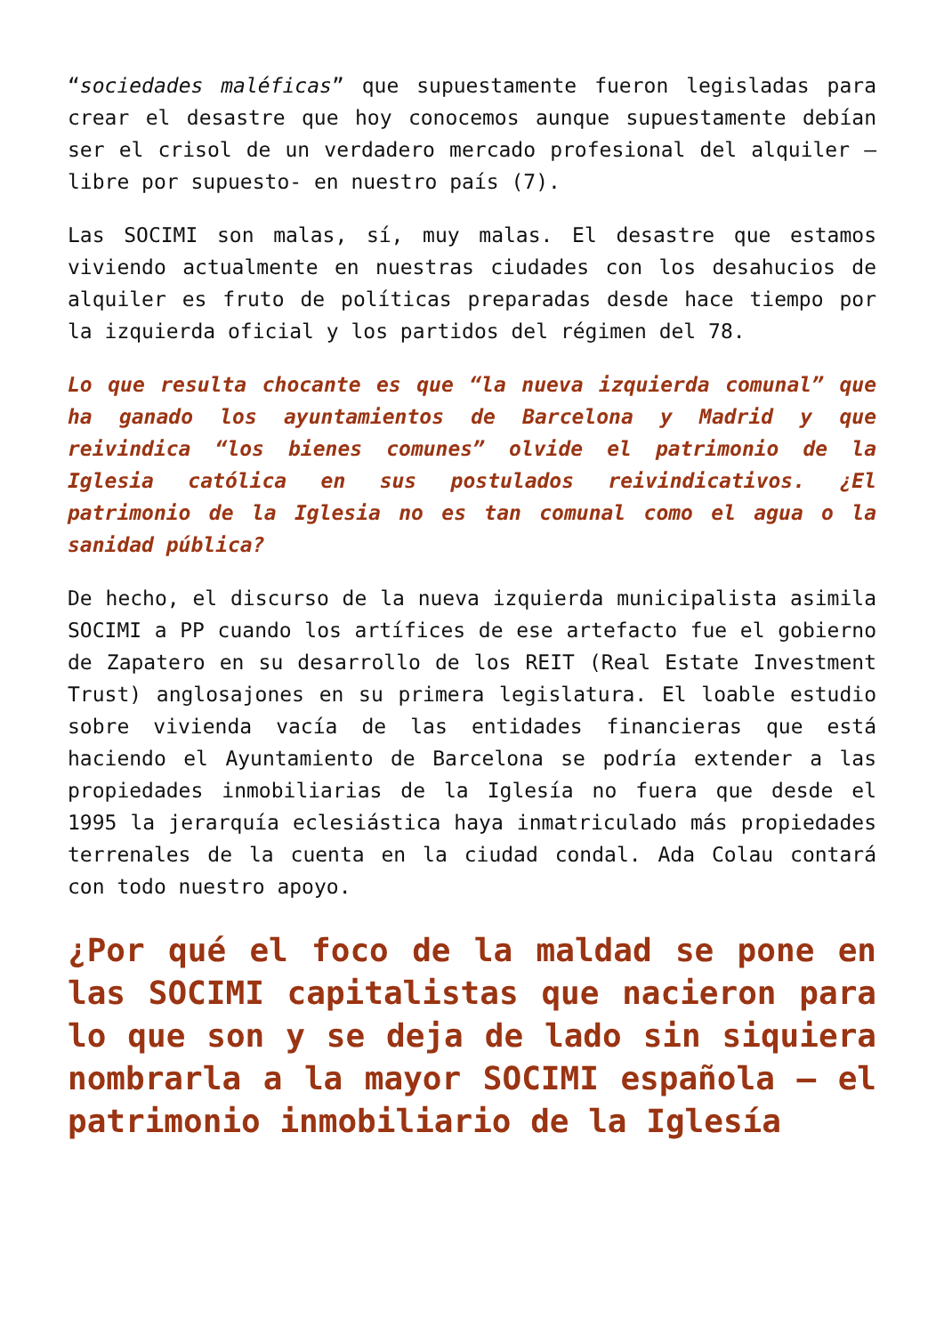“sociedades maléficas” que supuestamente fueron legisladas para crear el desastre que hoy conocemos aunque supuestamente debían ser el crisol de un verdadero mercado profesional del alquiler – libre por supuesto- en nuestro país (7).
Las SOCIMI son malas, sí, muy malas. El desastre que estamos viviendo actualmente en nuestras ciudades con los desahucios de alquiler es fruto de políticas preparadas desde hace tiempo por la izquierda oficial y los partidos del régimen del 78.
Lo que resulta chocante es que “la nueva izquierda comunal” que ha ganado los ayuntamientos de Barcelona y Madrid y que reivindica “los bienes comunes” olvide el patrimonio de la Iglesia católica en sus postulados reivindicativos. ¿El patrimonio de la Iglesia no es tan comunal como el agua o la sanidad pública?
De hecho, el discurso de la nueva izquierda municipalista asimila SOCIMI a PP cuando los artífices de ese artefacto fue el gobierno de Zapatero en su desarrollo de los REIT (Real Estate Investment Trust) anglosajones en su primera legislatura. El loable estudio sobre vivienda vacía de las entidades financieras que está haciendo el Ayuntamiento de Barcelona se podría extender a las propiedades inmobiliarias de la Iglesía no fuera que desde el 1995 la jerarquía eclesiástica haya inmatriculado más propiedades terrenales de la cuenta en la ciudad condal. Ada Colau contará con todo nuestro apoyo.
¿Por qué el foco de la maldad se pone en las SOCIMI capitalistas que nacieron para lo que son y se deja de lado sin siquiera nombrarla a la mayor SOCIMI española – el patrimonio inmobiliario de la Iglesía